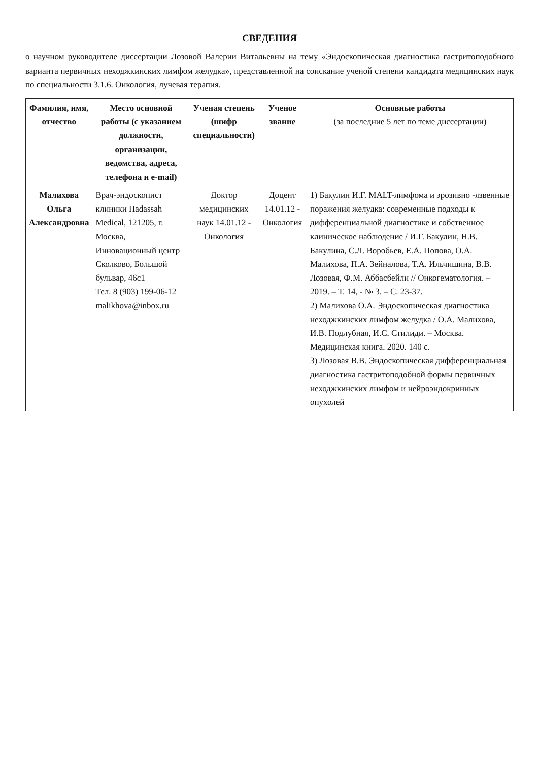СВЕДЕНИЯ
о научном руководителе диссертации Лозовой Валерии Витальевны на тему «Эндоскопическая диагностика гастритоподобного варианта первичных неходжкинских лимфом желудка», представленной на соискание ученой степени кандидата медицинских наук по специальности 3.1.6. Онкология, лучевая терапия.
| Фамилия, имя, отчество | Место основной работы (с указанием должности, организации, ведомства, адреса, телефона и e-mail) | Ученая степень (шифр специальности) | Ученое звание | Основные работы (за последние 5 лет по теме диссертации) |
| --- | --- | --- | --- | --- |
| Малихова Ольга Александровна | Врач-эндоскопист клиники Hadassah Medical, 121205, г. Москва, Инновационный центр Сколково, Большой бульвар, 46с1 Тел. 8 (903) 199-06-12 malikhova@inbox.ru | Доктор медицинских наук 14.01.12 - Онкология | Доцент 14.01.12 - Онкология | 1) Бакулин И.Г. MALT-лимфома и эрозивно -язвенные поражения желудка: современные подходы к дифференциальной диагностике и собственное клиническое наблюдение / И.Г. Бакулин, Н.В. Бакулина, С.Л. Воробьев, Е.А. Попова, О.А. Малихова, П.А. Зейналова, Т.А. Ильчишина, В.В. Лозовая, Ф.М. Аббасбейли // Онкогематология. – 2019. – Т. 14, - № 3. – С. 23-37. 2) Малихова О.А. Эндоскопическая диагностика неходжкинских лимфом желудка / О.А. Малихова, И.В. Подлубная, И.С. Стилиди. – Москва. Медицинская книга. 2020. 140 с. 3) Лозовая В.В. Эндоскопическая дифференциальная диагностика гастритоподобной формы первичных неходжкинских лимфом и нейроэндокринных опухолей |